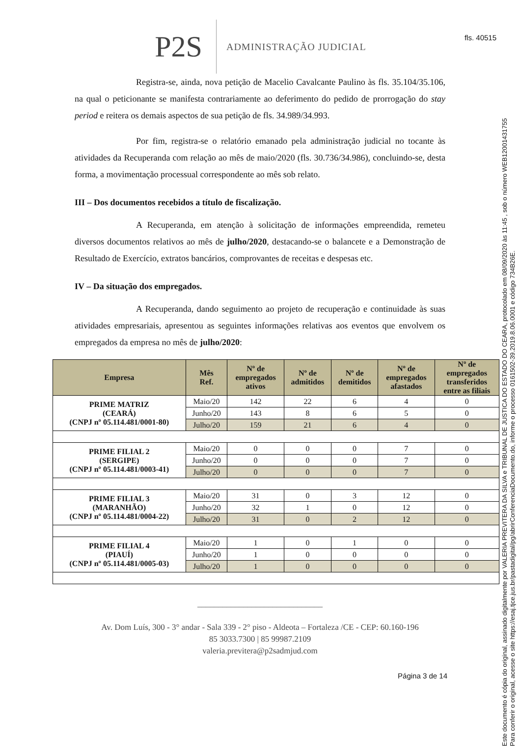fls. 40515
P2S ADMINISTRAÇÃO JUDICIAL
Registra-se, ainda, nova petição de Macelio Cavalcante Paulino às fls. 35.104/35.106, na qual o peticionante se manifesta contrariamente ao deferimento do pedido de prorrogação do stay period e reitera os demais aspectos de sua petição de fls. 34.989/34.993.
Por fim, registra-se o relatório emanado pela administração judicial no tocante às atividades da Recuperanda com relação ao mês de maio/2020 (fls. 30.736/34.986), concluindo-se, desta forma, a movimentação processual correspondente ao mês sob relato.
III – Dos documentos recebidos a título de fiscalização.
A Recuperanda, em atenção à solicitação de informações empreendida, remeteu diversos documentos relativos ao mês de julho/2020, destacando-se o balancete e a Demonstração de Resultado de Exercício, extratos bancários, comprovantes de receitas e despesas etc.
IV – Da situação dos empregados.
A Recuperanda, dando seguimento ao projeto de recuperação e continuidade às suas atividades empresariais, apresentou as seguintes informações relativas aos eventos que envolvem os empregados da empresa no mês de julho/2020:
| Empresa | Mês Ref. | Nº de empregados ativos | Nº de admitidos | Nº de demitidos | Nº de empregados afastados | Nº de empregados transferidos entre as filiais |
| --- | --- | --- | --- | --- | --- | --- |
| PRIME MATRIZ (CEARÁ) (CNPJ nº 05.114.481/0001-80) | Maio/20 | 142 | 22 | 6 | 4 | 0 |
| | Junho/20 | 143 | 8 | 6 | 5 | 0 |
| | Julho/20 | 159 | 21 | 6 | 4 | 0 |
| PRIME FILIAL 2 (SERGIPE) (CNPJ nº 05.114.481/0003-41) | Maio/20 | 0 | 0 | 0 | 7 | 0 |
| | Junho/20 | 0 | 0 | 0 | 7 | 0 |
| | Julho/20 | 0 | 0 | 0 | 7 | 0 |
| PRIME FILIAL 3 (MARANHÃO) (CNPJ nº 05.114.481/0004-22) | Maio/20 | 31 | 0 | 3 | 12 | 0 |
| | Junho/20 | 32 | 1 | 0 | 12 | 0 |
| | Julho/20 | 31 | 0 | 2 | 12 | 0 |
| PRIME FILIAL 4 (PIAUÍ) (CNPJ nº 05.114.481/0005-03) | Maio/20 | 1 | 0 | 1 | 0 | 0 |
| | Junho/20 | 1 | 0 | 0 | 0 | 0 |
| | Julho/20 | 1 | 0 | 0 | 0 | 0 |
______________________________
Av. Dom Luís, 300 - 3° andar - Sala 339 - 2° piso - Aldeota – Fortaleza /CE - CEP: 60.160-196
85 3033.7300 | 85 99987.2109
valeria.previtera@p2sadmjud.com
Página 3 de 14
Este documento é cópia do original, assinado digitalmente por VALERIA PREVITERA DA SILVA e TRIBUNAL DE JUSTICA DO ESTADO DO CEARA, protocolado em 08/09/2020 às 11:45 , sob o número WEB12001431755
Para conferir o original, acesse o site https://esaj.tjce.jus.br/pastadigital/pg/abrirConferenciaDocumento.do, informe o processo 0161502-39.2019.8.06.0001 e código 734B26E.